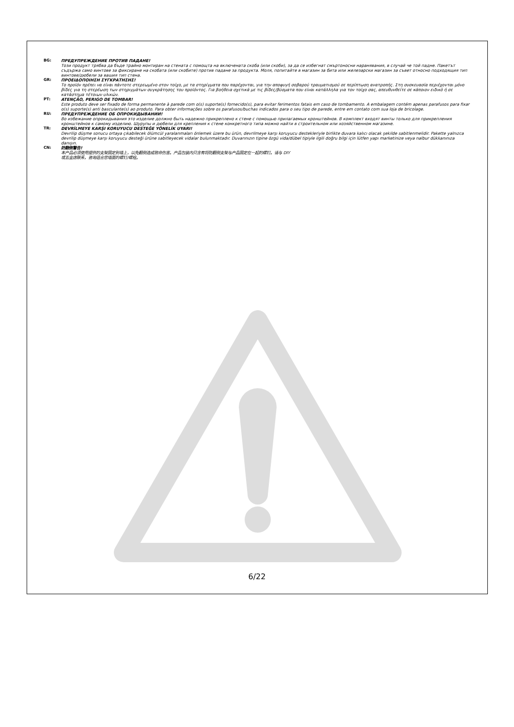BG: ПРЕДУПРЕЖДЕНИЕ ПРОТИВ ПАДАНЕ!
Този продукт трябва да бъде трайно монтиран на стената с помощта на включената скоба (или скоби), за да се избегнат смъртоносни наранявания, в случай че той падне. Пакетът съдържа само винтове за фиксиране на скобата (или скобите) против падане за продукта. Моля, попитайте в магазин за бита или железарски магазин за съвет относно подходящия тип винтове/дюбели за вашия тип стена.
GR: ΠΡΟΕΙΔΟΠΟΙΗΣΗ ΣΥΓΚΡΑΤΗΣΗΣ!
Το προϊόν πρέπει να είναι πάντοτε στερεωμένο στον τοίχο, με τα στηρίγματα που παρέχονται, για την αποφυγή σοβαρού τραυματισμού σε περίπτωση ανατροπής. Στη συσκευασία περιέχονται μόνο βίδες για τη στερέωση των στηριγμάτων συγκράτησης του προϊόντος. Για βοήθεια σχετικά με τις βίδες/βύσματα που είναι κατάλληλα για τον τοίχο σας, απευθυνθείτε σε κάποιον ειδικό ή σε κατάστημα τέτοιων υλικών.
PT: ATENÇÃO, PERIGO DE TOMBAR!
Este produto deve ser fixado de forma permanente à parede com o(s) suporte(s) fornecido(s), para evitar ferimentos fatais em caso de tombamento. A embalagem contém apenas parafusos para fixar o(s) suporte(s) anti basculante(s) ao produto. Para obter informações sobre os parafusos/buchas indicados para o seu tipo de parede, entre em contato com sua loja de bricolage.
RU: ПРЕДУПРЕЖДЕНИЕ ОБ ОПРОКИДЫВАНИИ!
Во избежание опрокидывания это изделие должно быть надежно прикреплено к стене с помощью прилагаемых кронштейнов. В комплект входят винты только для прикрепления кронштейнов к самому изделию. Шурупы и дюбели для крепления к стене конкретного типа можно найти в строительном или хозяйственном магазине.
TR: DEVRİLMEYE KARŞI KORUYUCU DESTEĞE YÖNELİK UYARI!
Devrilip düşme sonucu ortaya çıkabilecek ölümcül yaralanmaları önlemek üzere bu ürün, devrilmeye karşı koruyucu destekleriyle birlikte duvara kalıcı olacak şekilde sabitlenmelidir. Pakette yalnızca devrilip düşmeye karşı koruyucu desteği ürüne sabitleyecek vidalar bulunmaktadır. Duvarınızın tipine özgü vida/dübel tipiyle ilgili doğru bilgi için lütfen yapı marketinize veya nalbur dükkanınıza danışın.
CN: 防翻倒警告!
本产品必须使用提供的支架固定到墙上，以免翻倒造成致命伤害。产品包装内只含有将防翻倒支架与产品固定在一起的螺钉。请与 DIY
或五金店联系，咨询适合您墙面的螺钉/螺栓。
6/22